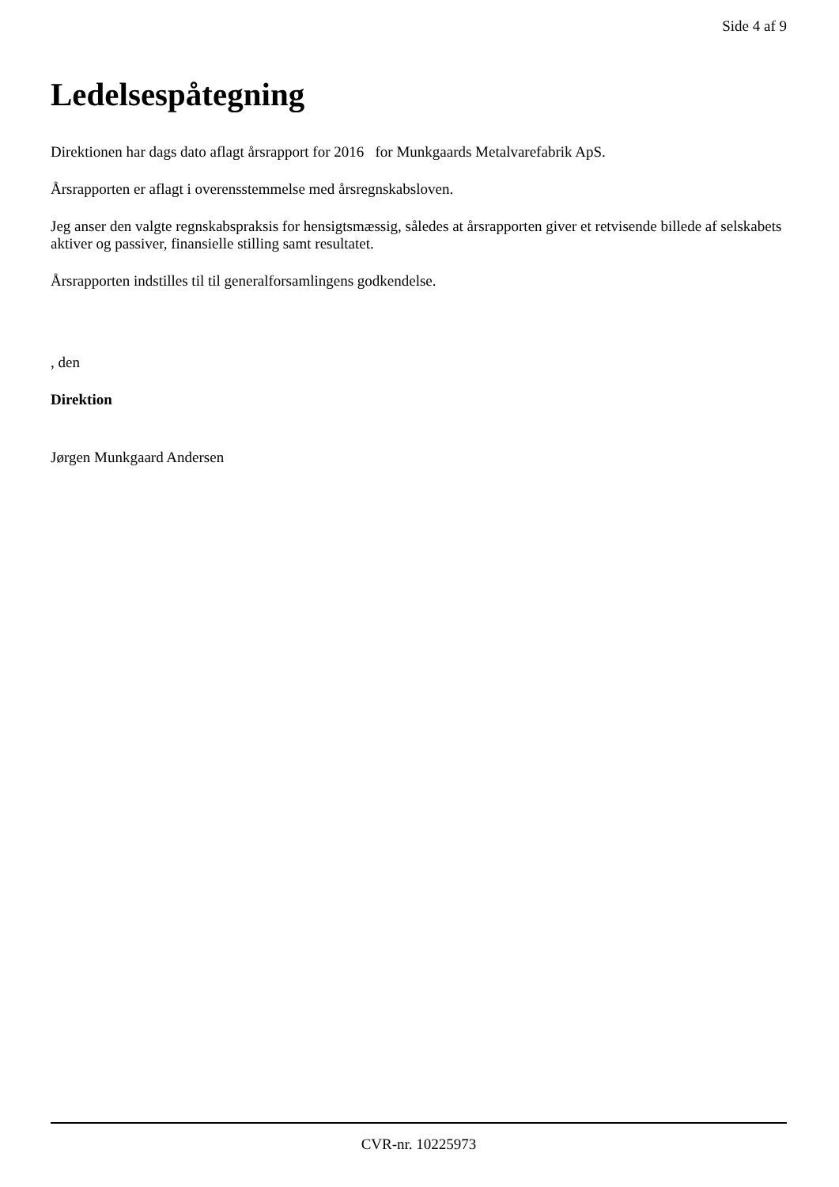Side 4 af 9
Ledelsespåtegning
Direktionen har dags dato aflagt årsrapport for 2016 for Munkgaards Metalvarefabrik ApS.
Årsrapporten er aflagt i overensstemmelse med årsregnskabsloven.
Jeg anser den valgte regnskabspraksis for hensigtsmæssig, således at årsrapporten giver et retvisende billede af selskabets aktiver og passiver, finansielle stilling samt resultatet.
Årsrapporten indstilles til til generalforsamlingens godkendelse.
, den
Direktion
Jørgen Munkgaard Andersen
CVR-nr. 10225973